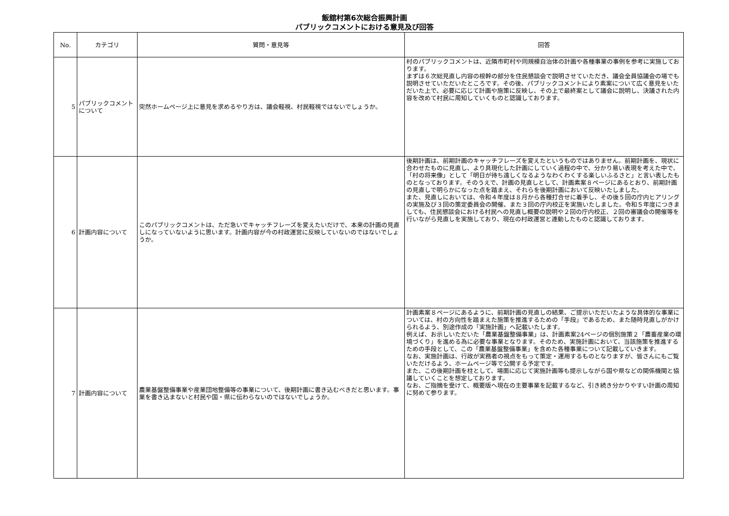飯舘村第6次総合振興計画
パブリックコメントにおける意見及び回答
| No. | カテゴリ | 質問・意見等 | 回答 |
| --- | --- | --- | --- |
| 5 | パブリックコメントについて | 突然ホームページ上に意見を求めるやり方は、議会軽視、村民軽視ではないでしょうか。 | 村のパブリックコメントは、近隣市町村や同規模自治体の計画や各種事業の事例を参考に実施しております。 まずは６次総見直し内容の根幹の部分を住民懇談会で説明させていただき、議会全員協議会の場でも説明させていただいたところです。その後、パブリックコメントにより素案について広く意見をいただいた上で、必要に応じて計画や施策に反映し、その上で最終案として議会に説明し、決議された内容を改めて村民に周知していくものと認識しております。 |
| 6 | 計画内容について | このパブリックコメントは、ただ急いでキャッチフレーズを変えたいだけで、本来の計画の見直しになっていないように思います。計画内容が今の村政運営に反映していないのではないでしょうか。 | 後期計画は、前期計画のキャッチフレーズを変えたというものではありません。前期計画を、現状に合わせたものに見直し、より具現化した計画にしていく過程の中で、分かり易い表現を考えた中で、「村の将来像」として「明日が待ち遠しくなるようなわくわくする楽しいふるさと」と言い表したものとなっております。そのうえで、計画の見直しとして、計画素案８ページにあるとおり、前期計画の見直しで明らかになった点を踏まえ、それらを後期計画において反映いたしました。 また、見直しにおいては、令和４年度は８月から各種打合せに着手し、その後５回の庁内ヒアリングの実施及び３回の策定委員会の開催、また３回の庁内校正を実施いたしました。令和５年度につきましても、住民懇談会における村民への見直し概要の説明や２回の庁内校正、２回の審議会の開催等を行いながら見直しを実施しており、現在の村政運営と連動したものと認識しております。 |
| 7 | 計画内容について | 農業基盤整備事業や産業団地整備等の事業について、後期計画に書き込むべきだと思います。事業を書き込まないと村民や国・県に伝わらないのではないでしょうか。 | 計画素案８ページにあるように、前期計画の見直しの結果、ご提示いただいたような具体的な事業については、村の方向性を踏まえた施策を推進するための「手段」であるため、また随時見直しがかけられるよう、別途作成の「実施計画」へ記載いたします。 例えば、お示しいただいた「農業基盤整備事業」は、計画素案24ページの個別施策２「農畜産業の環境づくり」を進める為に必要な事業となります。そのため、実施計画において、当該施策を推進するための手段として、この「農業基盤整備事業」を含めた各種事業について記載していきます。 なお、実施計画は、行政が実務者の視点をもって策定・運用するものとなりますが、皆さんにもご覧いただけるよう、ホームページ等で公開する予定です。 また、この後期計画を柱として、場面に応じて実施計画等も提示しながら国や県などの関係機関と協議していくことを想定しております。 なお、ご指摘を受けて、概要版へ現在の主要事業を記載するなど、引き続き分かりやすい計画の周知に努めて参ります。 |